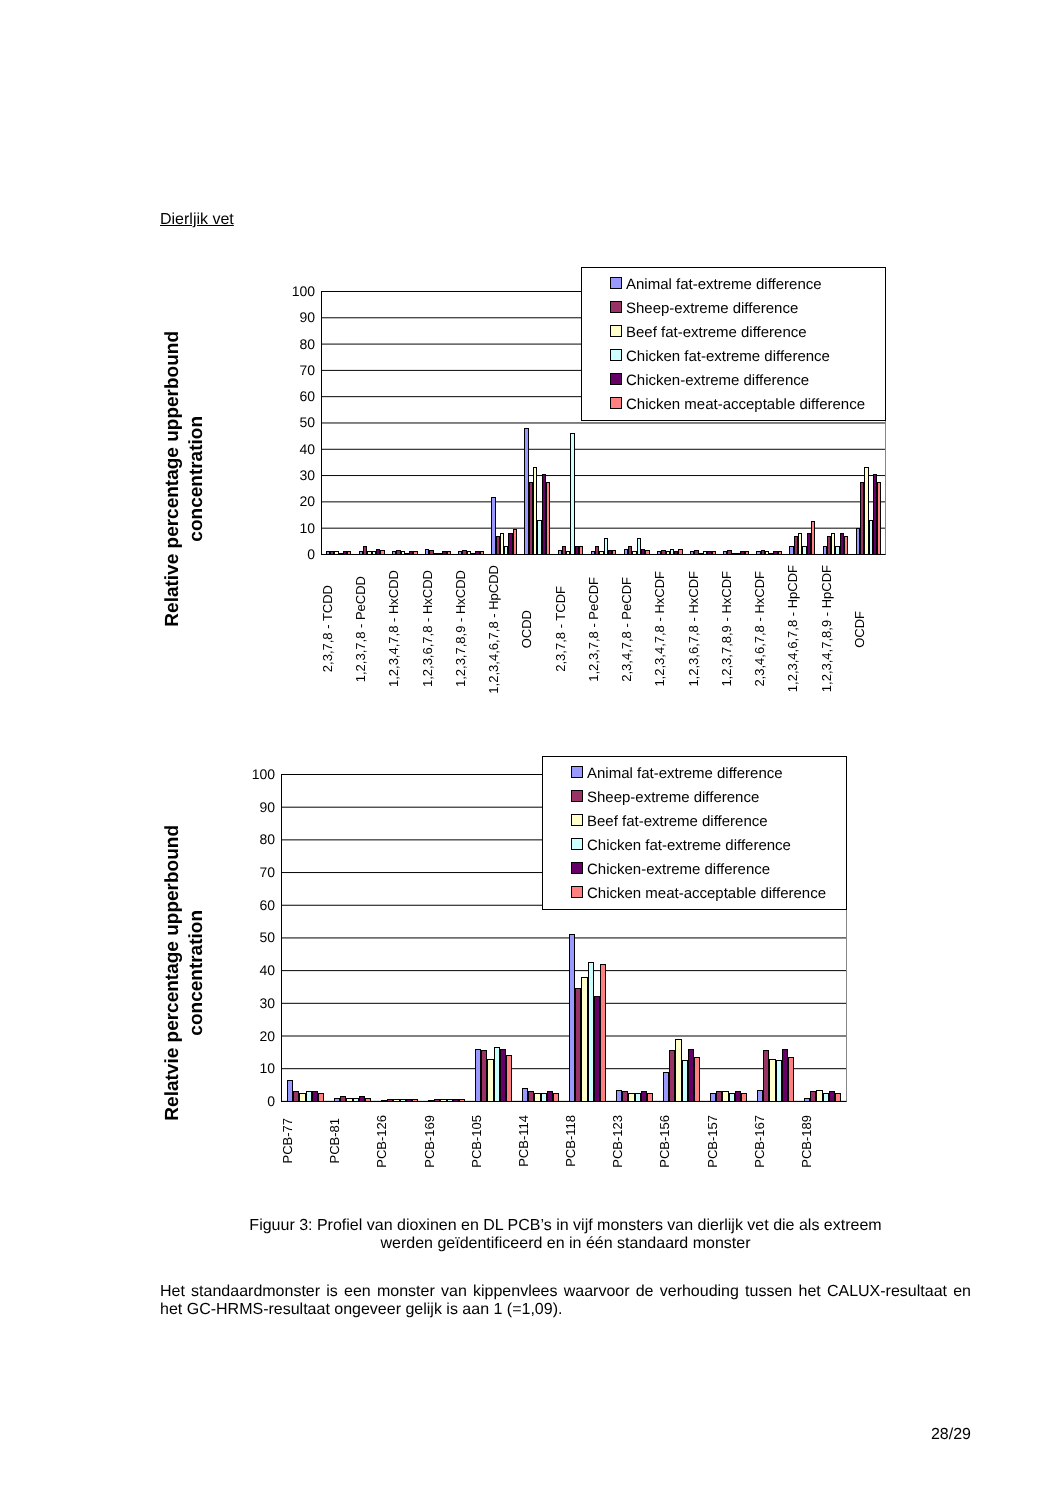Dierljik vet
Relative percentage upperbound concentration
100
90
80
70
60
50
40
30
20
10
0
Animal fat-extreme difference
Sheep-extreme difference
Beef fat-extreme difference
Chicken fat-extreme difference
Chicken-extreme difference
Chicken meat-acceptable difference
2,3,7,8 - TCDD 1,2,3,7,8 - PeCDD 1,2,3,4,7,8 - HxCDD 1,2,3,6,7,8 - HxCDD 1,2,3,7,8,9 - HxCDD 1,2,3,4,6,7,8 - HpCDD OCDD 2,3,7,8 - TCDF 1,2,3,7,8 - PeCDF 2,3,4,7,8 - PeCDF 1,2,3,4,7,8 - HxCDF 1,2,3,6,7,8 - HxCDF 1,2,3,7,8,9 - HxCDF 2,3,4,6,7,8 - HxCDF 1,2,3,4,6,7,8 - HpCDF 1,2,3,4,7,8,9 - HpCDF OCDF
Relatvie percentage upperbound concentration
100
90
80
70
60
50
40
30
20
10
0
Animal fat-extreme difference
Sheep-extreme difference
Beef fat-extreme difference
Chicken fat-extreme difference
Chicken-extreme difference
Chicken meat-acceptable difference
PCB-77 PCB-81 PCB-126 PCB-169 PCB-105 PCB-114 PCB-118 PCB-123 PCB-156 PCB-157 PCB-167 PCB-189
Figuur 3: Profiel van dioxinen en DL PCB’s in vijf monsters van dierlijk vet die als extreem
werden geïdentificeerd en in één standaard monster
Het standaardmonster is een monster van kippenvlees waarvoor de verhouding tussen het CALUX-resultaat en het GC-HRMS-resultaat ongeveer gelijk is aan 1 (=1,09).
28/29